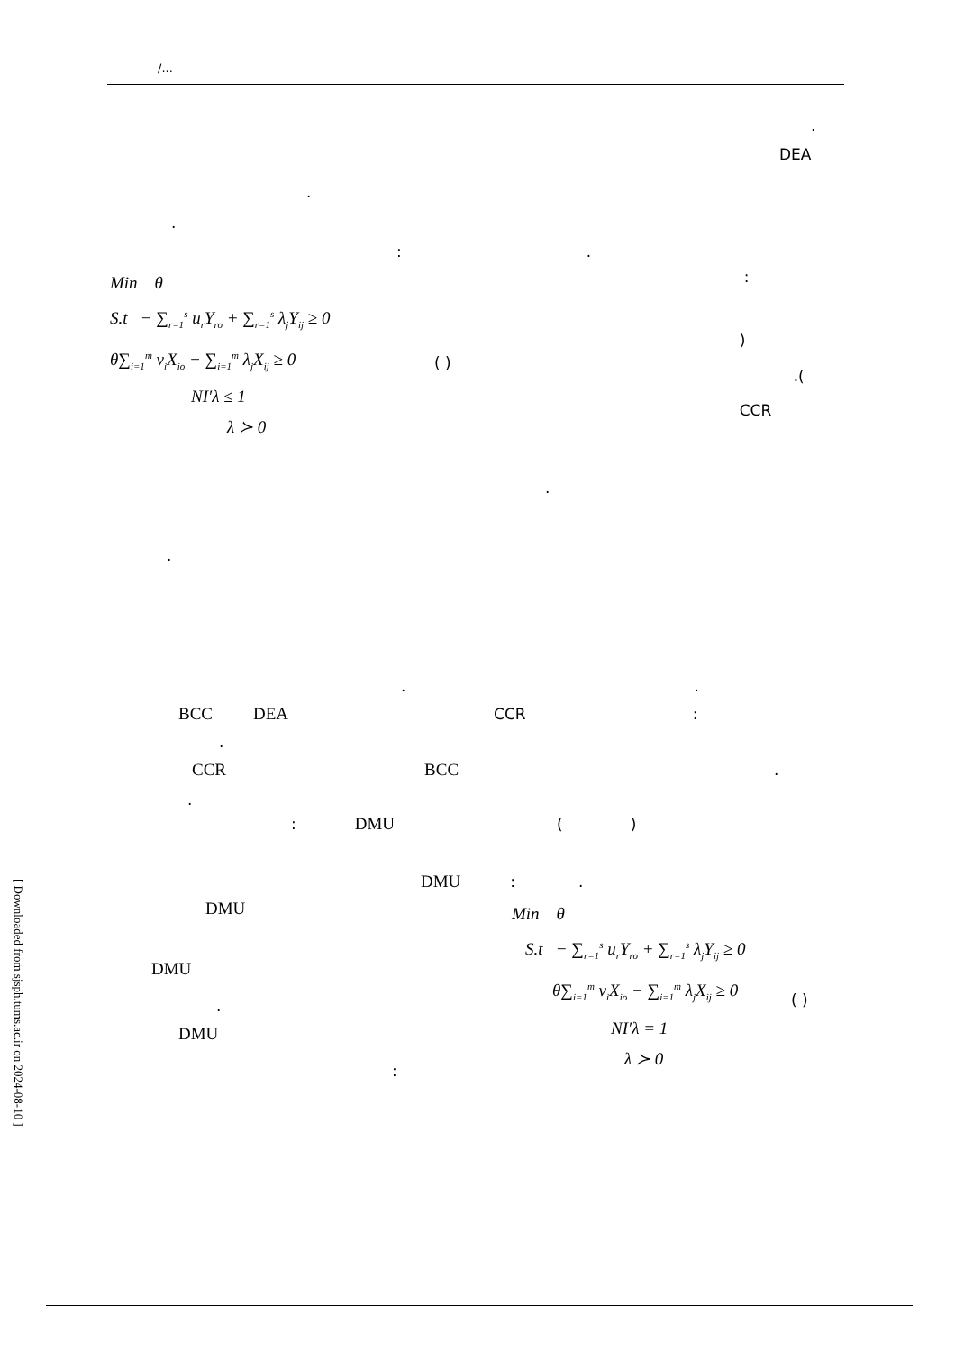[ Downloaded from sjsph.tums.ac.ir on 2024-08-10 ]
/...
.
DEA
.
.
:.
Min θ
S.t − ∑<sub>r=1</sub><sup>s</sup> u<sub>r</sub>Y<sub>ro</sub> + ∑<sub>r=1</sub><sup>s</sup> λ<sub>j</sub>Y<sub>ij</sub> ≥ 0
θ∑<sub>i=1</sub><sup>m</sup> v<sub>i</sub>X<sub>io</sub> − ∑<sub>i=1</sub><sup>m</sup> λ<sub>j</sub>X<sub>ij</sub> ≥ 0
NI′λ ≤ 1
λ ≻ 0
( )
:
)
.(
CCR
.
.
..
BCC DEA CCR:
.
CCR BCC.
.
: DMU ()
DMU:.
DMU
DMU
.
DMU
:
Min θ
S.t − ∑<sub>r=1</sub><sup>s</sup> u<sub>r</sub>Y<sub>ro</sub> + ∑<sub>r=1</sub><sup>s</sup> λ<sub>j</sub>Y<sub>ij</sub> ≥ 0
θ∑<sub>i=1</sub><sup>m</sup> v<sub>i</sub>X<sub>io</sub> − ∑<sub>i=1</sub><sup>m</sup> λ<sub>j</sub>X<sub>ij</sub> ≥ 0
NI′λ = 1
λ ≻ 0
( )